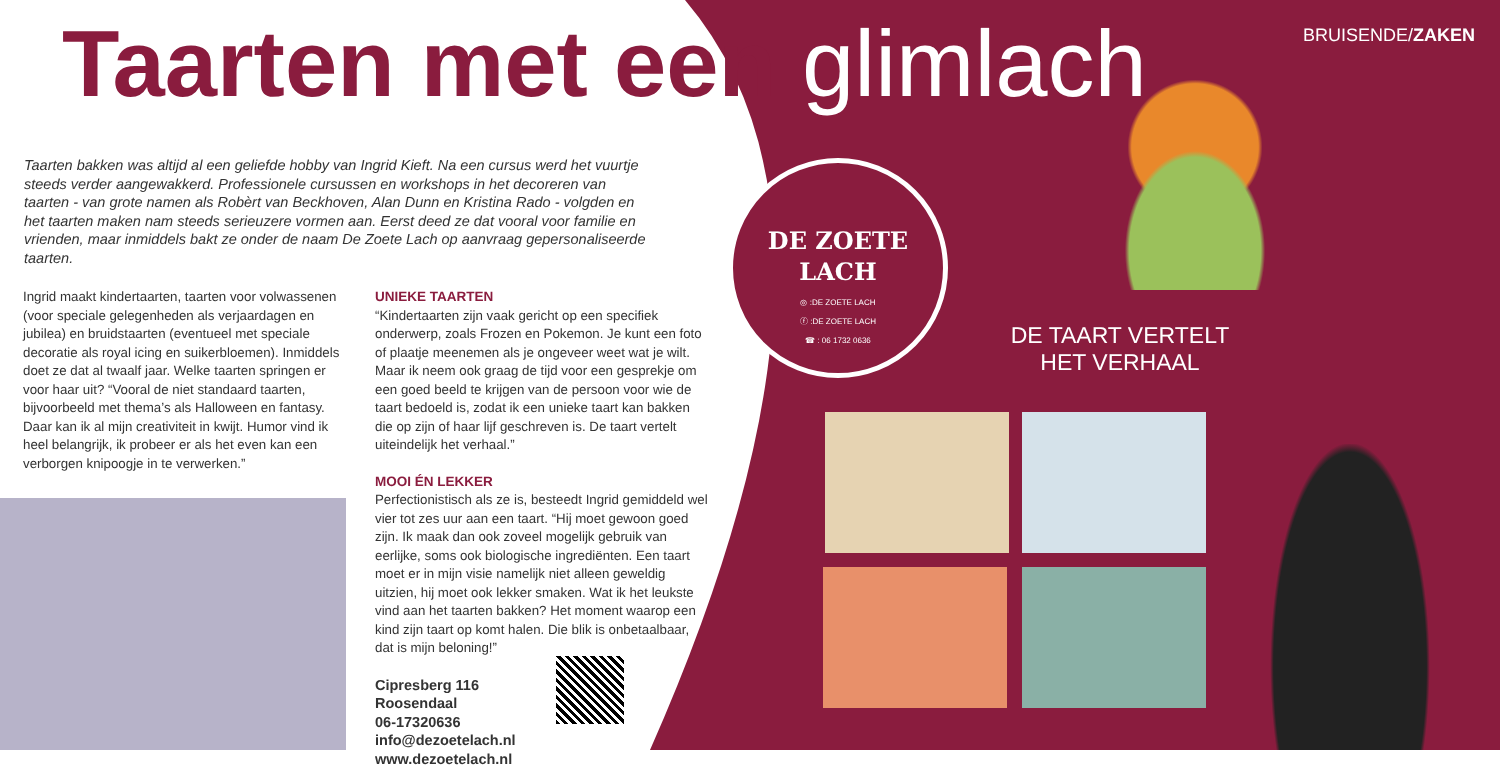BRUISENDE/ZAKEN Taarten met een glimlach
Taarten bakken was altijd al een geliefde hobby van Ingrid Kieft. Na een cursus werd het vuurtje steeds verder aangewakkerd. Professionele cursussen en workshops in het decoreren van taarten - van grote namen als Robèrt van Beckhoven, Alan Dunn en Kristina Rado - volgden en het taarten maken nam steeds serieuzere vormen aan. Eerst deed ze dat vooral voor familie en vrienden, maar inmiddels bakt ze onder de naam De Zoete Lach op aanvraag gepersonaliseerde taarten.
Ingrid maakt kindertaarten, taarten voor volwassenen (voor speciale gelegenheden als verjaardagen en jubilea) en bruidstaarten (eventueel met speciale decoratie als royal icing en suikerbloemen). Inmiddels doet ze dat al twaalf jaar. Welke taarten springen er voor haar uit? “Vooral de niet standaard taarten, bijvoorbeeld met thema’s als Halloween en fantasy. Daar kan ik al mijn creativiteit in kwijt. Humor vind ik heel belangrijk, ik probeer er als het even kan een verborgen knipoogje in te verwerken.”
UNIEKE TAARTEN
“Kindertaarten zijn vaak gericht op een specifiek onderwerp, zoals Frozen en Pokemon. Je kunt een foto of plaatje meenemen als je ongeveer weet wat je wilt. Maar ik neem ook graag de tijd voor een gesprekje om een goed beeld te krijgen van de persoon voor wie de taart bedoeld is, zodat ik een unieke taart kan bakken die op zijn of haar lijf geschreven is. De taart vertelt uiteindelijk het verhaal.”
MOOI ÉN LEKKER
Perfectionistisch als ze is, besteedt Ingrid gemiddeld wel vier tot zes uur aan een taart. “Hij moet gewoon goed zijn. Ik maak dan ook zoveel mogelijk gebruik van eerlijke, soms ook biologische ingrediënten. Een taart moet er in mijn visie namelijk niet alleen geweldig uitzien, hij moet ook lekker smaken. Wat ik het leukste vind aan het taarten bakken? Het moment waarop een kind zijn taart op komt halen. Die blik is onbetaalbaar, dat is mijn beloning!”
Cipresberg 116
Roosendaal
06-17320636
info@dezoetelach.nl
www.dezoetelach.nl
DE ZOETE
LACH
◎ :DE ZOETE LACH
ⓕ :DE ZOETE LACH
☎ : 06 1732 0636
DE TAART VERTELT HET VERHAAL